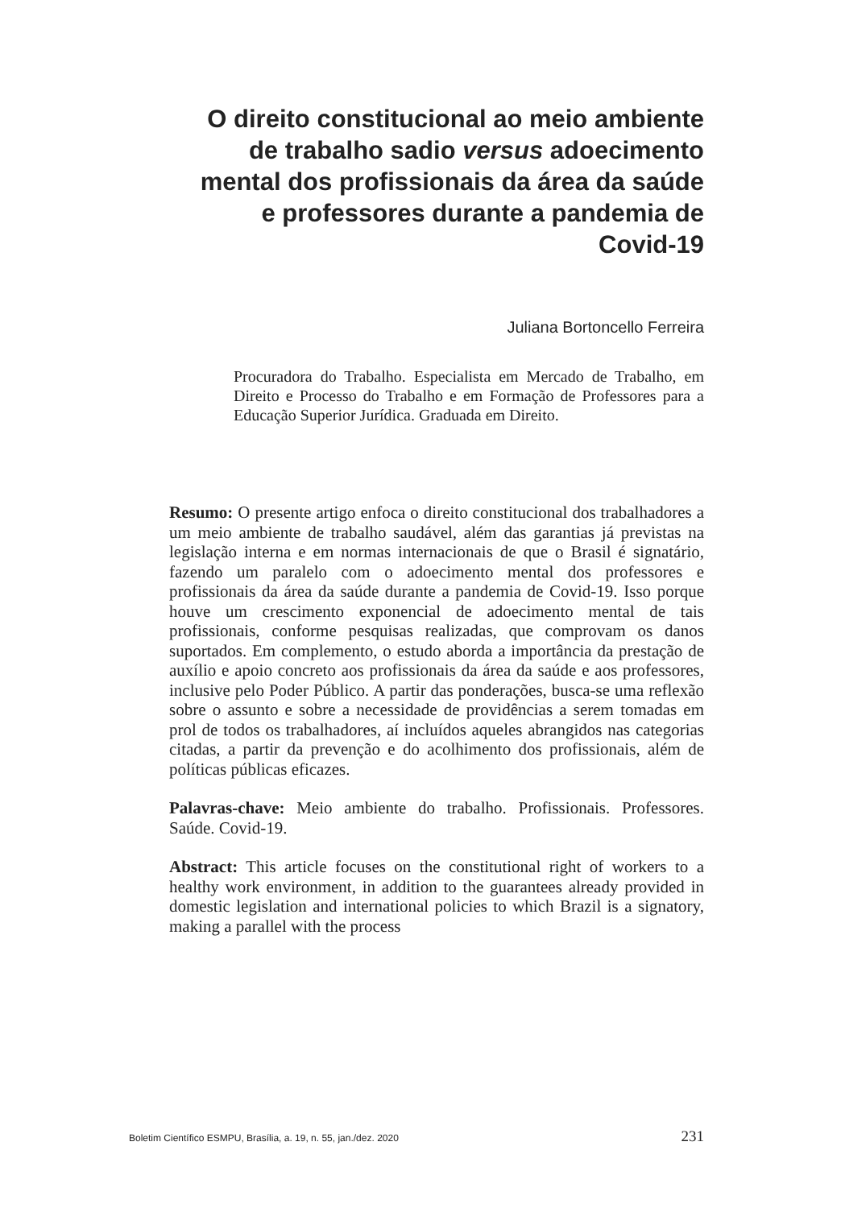O direito constitucional ao meio ambiente de trabalho sadio versus adoecimento mental dos profissionais da área da saúde e professores durante a pandemia de Covid-19
Juliana Bortoncello Ferreira
Procuradora do Trabalho. Especialista em Mercado de Trabalho, em Direito e Processo do Trabalho e em Formação de Professores para a Educação Superior Jurídica. Graduada em Direito.
Resumo: O presente artigo enfoca o direito constitucional dos trabalhadores a um meio ambiente de trabalho saudável, além das garantias já previstas na legislação interna e em normas internacionais de que o Brasil é signatário, fazendo um paralelo com o adoecimento mental dos professores e profissionais da área da saúde durante a pandemia de Covid-19. Isso porque houve um crescimento exponencial de adoecimento mental de tais profissionais, conforme pesquisas realizadas, que comprovam os danos suportados. Em complemento, o estudo aborda a importância da prestação de auxílio e apoio concreto aos profissionais da área da saúde e aos professores, inclusive pelo Poder Público. A partir das ponderações, busca-se uma reflexão sobre o assunto e sobre a necessidade de providências a serem tomadas em prol de todos os trabalhadores, aí incluídos aqueles abrangidos nas categorias citadas, a partir da prevenção e do acolhimento dos profissionais, além de políticas públicas eficazes.
Palavras-chave: Meio ambiente do trabalho. Profissionais. Professores. Saúde. Covid-19.
Abstract: This article focuses on the constitutional right of workers to a healthy work environment, in addition to the guarantees already provided in domestic legislation and international policies to which Brazil is a signatory, making a parallel with the process
Boletim Científico ESMPU, Brasília, a. 19, n. 55, jan./dez. 2020 231